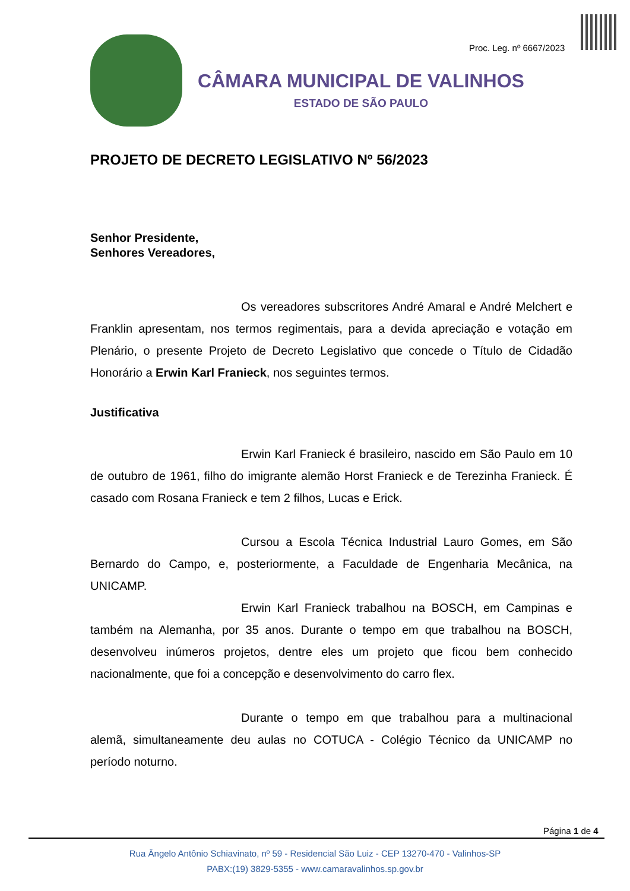Proc. Leg. nº 6667/2023
CÂMARA MUNICIPAL DE VALINHOS
ESTADO DE SÃO PAULO
PROJETO DE DECRETO LEGISLATIVO Nº 56/2023
Senhor Presidente,
Senhores Vereadores,
Os vereadores subscritores André Amaral e André Melchert e Franklin apresentam, nos termos regimentais, para a devida apreciação e votação em Plenário, o presente Projeto de Decreto Legislativo que concede o Título de Cidadão Honorário a Erwin Karl Franieck, nos seguintes termos.
Justificativa
Erwin Karl Franieck é brasileiro, nascido em São Paulo em 10 de outubro de 1961, filho do imigrante alemão Horst Franieck e de Terezinha Franieck. É casado com Rosana Franieck e tem 2 filhos, Lucas e Erick.
Cursou a Escola Técnica Industrial Lauro Gomes, em São Bernardo do Campo, e, posteriormente, a Faculdade de Engenharia Mecânica, na UNICAMP.
Erwin Karl Franieck trabalhou na BOSCH, em Campinas e também na Alemanha, por 35 anos. Durante o tempo em que trabalhou na BOSCH, desenvolveu inúmeros projetos, dentre eles um projeto que ficou bem conhecido nacionalmente, que foi a concepção e desenvolvimento do carro flex.
Durante o tempo em que trabalhou para a multinacional alemã, simultaneamente deu aulas no COTUCA - Colégio Técnico da UNICAMP no período noturno.
Página 1 de 4
Rua Ângelo Antônio Schiavinato, nº 59 - Residencial São Luiz - CEP 13270-470 - Valinhos-SP
PABX:(19) 3829-5355 - www.camaravalinhos.sp.gov.br